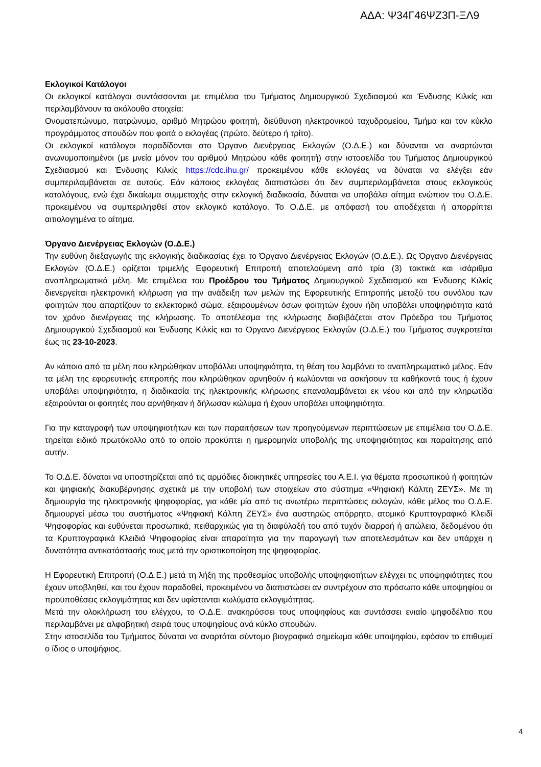ΑΔΑ: Ψ34Γ46ΨΖ3Π-ΞΛ9
Εκλογικοί Κατάλογοι
Οι εκλογικοί κατάλογοι συντάσσονται με επιμέλεια του Τμήματος Δημιουργικού Σχεδιασμού και Ένδυσης Κιλκίς και περιλαμβάνουν τα ακόλουθα στοιχεία:
Ονοματεπώνυμο, πατρώνυμο, αριθμό Μητρώου φοιτητή, διεύθυνση ηλεκτρονικού ταχυδρομείου, Τμήμα και τον κύκλο προγράμματος σπουδών που φοιτά ο εκλογέας (πρώτο, δεύτερο ή τρίτο).
Οι εκλογικοί κατάλογοι παραδίδονται στο Όργανο Διενέργειας Εκλογών (Ο.Δ.Ε.) και δύνανται να αναρτώνται ανωνυμοποιημένοι (με μνεία μόνον του αριθμού Μητρώου κάθε φοιτητή) στην ιστοσελίδα του Τμήματος Δημιουργικού Σχεδιασμού και Ένδυσης Κιλκίς https://cdc.ihu.gr/ προκειμένου κάθε εκλογέας να δύναται να ελέγξει εάν συμπεριλαμβάνεται σε αυτούς. Εάν κάποιος εκλογέας διαπιστώσει ότι δεν συμπεριλαμβάνεται στους εκλογικούς καταλόγους, ενώ έχει δικαίωμα συμμετοχής στην εκλογική διαδικασία, δύναται να υποβάλει αίτημα ενώπιον του Ο.Δ.Ε. προκειμένου να συμπεριληφθεί στον εκλογικό κατάλογο. Το Ο.Δ.Ε. με απόφασή του αποδέχεται ή απορρίπτει αιτιολογημένα το αίτημα.
Όργανο Διενέργειας Εκλογών (Ο.Δ.Ε.)
Την ευθύνη διεξαγωγής της εκλογικής διαδικασίας έχει το Όργανο Διενέργειας Εκλογών (Ο.Δ.Ε.). Ως Όργανο Διενέργειας Εκλογών (Ο.Δ.Ε.) ορίζεται τριμελής Εφορευτική Επιτροπή αποτελούμενη από τρία (3) τακτικά και ισάριθμα αναπληρωματικά μέλη. Με επιμέλεια του Προέδρου του Τμήματος Δημιουργικού Σχεδιασμού και Ένδυσης Κιλκίς διενεργείται ηλεκτρονική κλήρωση για την ανάδειξη των μελών της Εφορευτικής Επιτροπής μεταξύ του συνόλου των φοιτητών που απαρτίζουν το εκλεκτορικό σώμα, εξαιρουμένων όσων φοιτητών έχουν ήδη υποβάλει υποψηφιότητα κατά τον χρόνο διενέργειας της κλήρωσης. Το αποτέλεσμα της κλήρωσης διαβιβάζεται στον Πρόεδρο του Τμήματος Δημιουργικού Σχεδιασμού και Ένδυσης Κιλκίς και το Όργανο Διενέργειας Εκλογών (Ο.Δ.Ε.) του Τμήματος συγκροτείται έως τις 23-10-2023.
Αν κάποιο από τα μέλη που κληρώθηκαν υποβάλλει υποψηφιότητα, τη θέση του λαμβάνει το αναπληρωματικό μέλος. Εάν τα μέλη της εφορευτικής επιτροπής που κληρώθηκαν αρνηθούν ή κωλύονται να ασκήσουν τα καθήκοντά τους ή έχουν υποβάλει υποψηφιότητα, η διαδικασία της ηλεκτρονικής κλήρωσης επαναλαμβάνεται εκ νέου και από την κληρωτίδα εξαιρούνται οι φοιτητές που αρνήθηκαν ή δήλωσαν κώλυμα ή έχουν υποβάλει υποψηφιότητα.
Για την καταγραφή των υποψηφιοτήτων και των παραιτήσεων των προηγούμενων περιπτώσεων με επιμέλεια του Ο.Δ.Ε. τηρείται ειδικό πρωτόκολλο από το οποίο προκύπτει η ημερομηνία υποβολής της υποψηφιότητας και παραίτησης από αυτήν.
Το Ο.Δ.Ε. δύναται να υποστηρίζεται από τις αρμόδιες διοικητικές υπηρεσίες του Α.Ε.Ι. για θέματα προσωπικού ή φοιτητών και ψηφιακής διακυβέρνησης σχετικά με την υποβολή των στοιχείων στο σύστημα «Ψηφιακή Κάλπη ΖΕΥΣ». Με τη δημιουργία της ηλεκτρονικής ψηφοφορίας, για κάθε μία από τις ανωτέρω περιπτώσεις εκλογών, κάθε μέλος του Ο.Δ.Ε. δημιουργεί μέσω του συστήματος «Ψηφιακή Κάλπη ΖΕΥΣ» ένα αυστηρώς απόρρητο, ατομικό Κρυπτογραφικό Κλειδί Ψηφοφορίας και ευθύνεται προσωπικά, πειθαρχικώς για τη διαφύλαξή του από τυχόν διαρροή ή απώλεια, δεδομένου ότι τα Κρυπτογραφικά Κλειδιά Ψηφοφορίας είναι απαραίτητα για την παραγωγή των αποτελεσμάτων και δεν υπάρχει η δυνατότητα αντικατάστασής τους μετά την οριστικοποίηση της ψηφοφορίας.
Η Εφορευτική Επιτροπή (Ο.Δ.Ε.) μετά τη λήξη της προθεσμίας υποβολής υποψηφιοτήτων ελέγχει τις υποψηφιότητες που έχουν υποβληθεί, και του έχουν παραδοθεί, προκειμένου να διαπιστώσει αν συντρέχουν στο πρόσωπο κάθε υποψηφίου οι προϋποθέσεις εκλογιμότητας και δεν υφίστανται κωλύματα εκλογιμότητας.
Μετά την ολοκλήρωση του ελέγχου, το Ο.Δ.Ε. ανακηρύσσει τους υποψηφίους και συντάσσει ενιαίο ψηφοδέλτιο που περιλαμβάνει με αλφαβητική σειρά τους υποψηφίους ανά κύκλο σπουδών.
Στην ιστοσελίδα του Τμήματος δύναται να αναρτάται σύντομο βιογραφικό σημείωμα κάθε υποψηφίου, εφόσον το επιθυμεί ο ίδιος ο υποψήφιος.
4